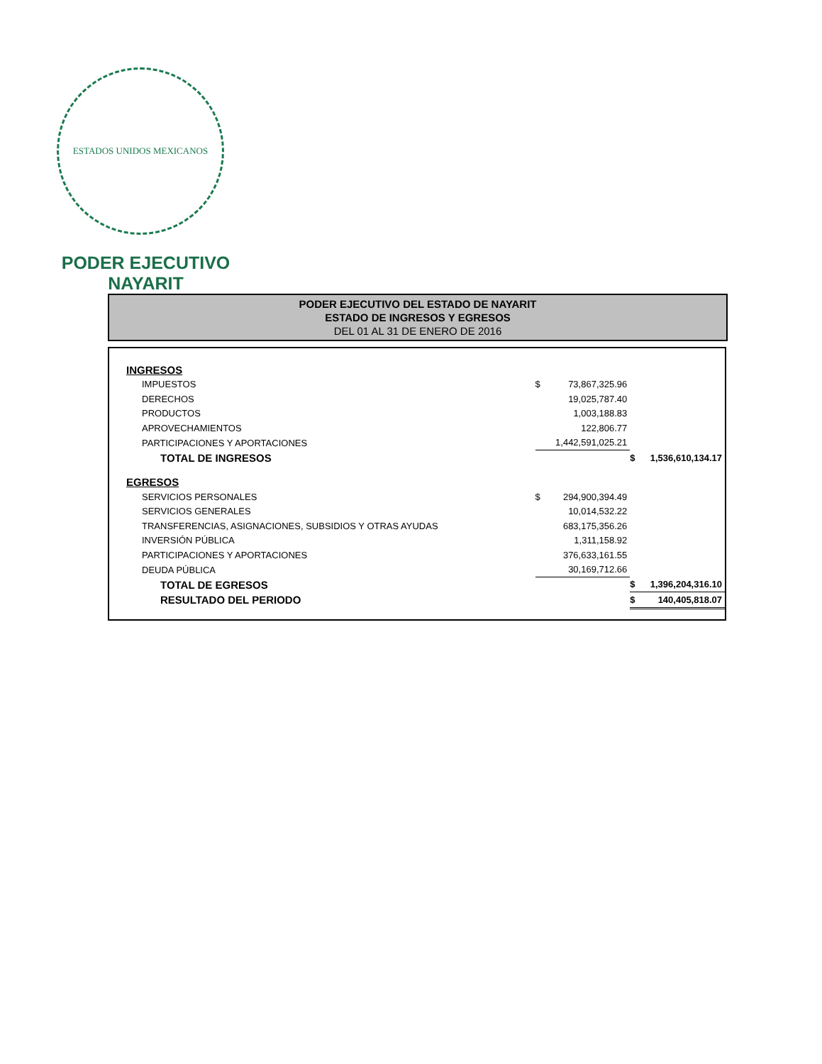ESTADOS UNIDOS MEXICANOS
PODER EJECUTIVO
NAYARIT
PODER EJECUTIVO DEL ESTADO DE NAYARIT
ESTADO DE INGRESOS Y EGRESOS
DEL 01 AL 31 DE ENERO DE 2016
| INGRESOS | | | | |
| IMPUESTOS | $ | 73,867,325.96 | | |
| DERECHOS | | 19,025,787.40 | | |
| PRODUCTOS | | 1,003,188.83 | | |
| APROVECHAMIENTOS | | 122,806.77 | | |
| PARTICIPACIONES Y APORTACIONES | | 1,442,591,025.21 | | |
| TOTAL DE INGRESOS | | | $ | 1,536,610,134.17 |
| EGRESOS | | | | |
| SERVICIOS PERSONALES | $ | 294,900,394.49 | | |
| SERVICIOS GENERALES | | 10,014,532.22 | | |
| TRANSFERENCIAS, ASIGNACIONES, SUBSIDIOS Y OTRAS AYUDAS | | 683,175,356.26 | | |
| INVERSIÓN PÚBLICA | | 1,311,158.92 | | |
| PARTICIPACIONES Y APORTACIONES | | 376,633,161.55 | | |
| DEUDA PÚBLICA | | 30,169,712.66 | | |
| TOTAL DE EGRESOS | | | $ | 1,396,204,316.10 |
| RESULTADO DEL PERIODO | | | $ | 140,405,818.07 |